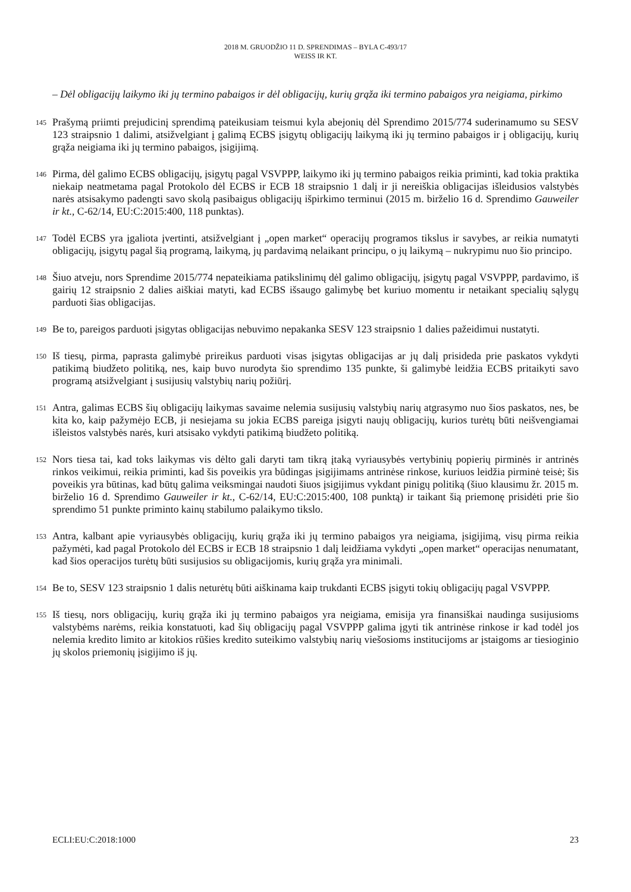2018 M. GRUODŽIO 11 D. SPRENDIMAS – BYLA C-493/17
WEISS IR KT.
– Dėl obligacijų laikymo iki jų termino pabaigos ir dėl obligacijų, kurių grąža iki termino pabaigos yra neigiama, pirkimo
145
Prašymą priimti prejudicinį sprendimą pateikusiam teismui kyla abejonių dėl Sprendimo 2015/774 suderinamumo su SESV 123 straipsnio 1 dalimi, atsižvelgiant į galimą ECBS įsigytų obligacijų laikymą iki jų termino pabaigos ir į obligacijų, kurių grąža neigiama iki jų termino pabaigos, įsigijimą.
146
Pirma, dėl galimo ECBS obligacijų, įsigytų pagal VSVPPP, laikymo iki jų termino pabaigos reikia priminti, kad tokia praktika niekaip neatmetama pagal Protokolo dėl ECBS ir ECB 18 straipsnio 1 dalį ir ji nereiškia obligacijas išleidusios valstybės narės atsisakymo padengti savo skolą pasibaigus obligacijų išpirkimo terminui (2015 m. birželio 16 d. Sprendimo Gauweiler ir kt., C-62/14, EU:C:2015:400, 118 punktas).
147
Todėl ECBS yra įgaliota įvertinti, atsižvelgiant į „open market“ operacijų programos tikslus ir savybes, ar reikia numatyti obligacijų, įsigytų pagal šią programą, laikymą, jų pardavimą nelaikant principu, o jų laikymą – nukrypimu nuo šio principo.
148
Šiuo atveju, nors Sprendime 2015/774 nepateikiama patikslinimų dėl galimo obligacijų, įsigytų pagal VSVPPP, pardavimo, iš gairių 12 straipsnio 2 dalies aiškiai matyti, kad ECBS išsaugo galimybę bet kuriuo momentu ir netaikant specialių sąlygų parduoti šias obligacijas.
149
Be to, pareigos parduoti įsigytas obligacijas nebuvimo nepakanka SESV 123 straipsnio 1 dalies pažeidimui nustatyti.
150
Iš tiesų, pirma, paprasta galimybė prireikus parduoti visas įsigytas obligacijas ar jų dalį prisideda prie paskatos vykdyti patikimą biudžeto politiką, nes, kaip buvo nurodyta šio sprendimo 135 punkte, ši galimybė leidžia ECBS pritaikyti savo programą atsižvelgiant į susijusių valstybių narių požiūrį.
151
Antra, galimas ECBS šių obligacijų laikymas savaime nelemia susijusių valstybių narių atgrasymo nuo šios paskatos, nes, be kita ko, kaip pažymėjo ECB, ji nesiejama su jokia ECBS pareiga įsigyti naujų obligacijų, kurios turėtų būti neišvengiamai išleistos valstybės narės, kuri atsisako vykdyti patikimą biudžeto politiką.
152
Nors tiesa tai, kad toks laikymas vis dėlto gali daryti tam tikrą įtaką vyriausybės vertybinių popierių pirminės ir antrinės rinkos veikimui, reikia priminti, kad šis poveikis yra būdingas įsigijimams antrinėse rinkose, kuriuos leidžia pirminė teisė; šis poveikis yra būtinas, kad būtų galima veiksmingai naudoti šiuos įsigijimus vykdant pinigų politiką (šiuo klausimu žr. 2015 m. birželio 16 d. Sprendimo Gauweiler ir kt., C-62/14, EU:C:2015:400, 108 punktą) ir taikant šią priemonę prisidėti prie šio sprendimo 51 punkte priminto kainų stabilumo palaikymo tikslo.
153
Antra, kalbant apie vyriausybės obligacijų, kurių grąža iki jų termino pabaigos yra neigiama, įsigijimą, visų pirma reikia pažymėti, kad pagal Protokolo dėl ECBS ir ECB 18 straipsnio 1 dalį leidžiama vykdyti „open market“ operacijas nenumatant, kad šios operacijos turėtų būti susijusios su obligacijomis, kurių grąža yra minimali.
154
Be to, SESV 123 straipsnio 1 dalis neturėtų būti aiškinama kaip trukdanti ECBS įsigyti tokių obligacijų pagal VSVPPP.
155
Iš tiesų, nors obligacijų, kurių grąža iki jų termino pabaigos yra neigiama, emisija yra finansiškai naudinga susijusioms valstybėms narėms, reikia konstatuoti, kad šių obligacijų pagal VSVPPP galima įgyti tik antrinėse rinkose ir kad todėl jos nelemia kredito limito ar kitokios rūšies kredito suteikimo valstybių narių viešosioms institucijoms ar įstaigoms ar tiesioginio jų skolos priemonių įsigijimo iš jų.
ECLI:EU:C:2018:1000 23